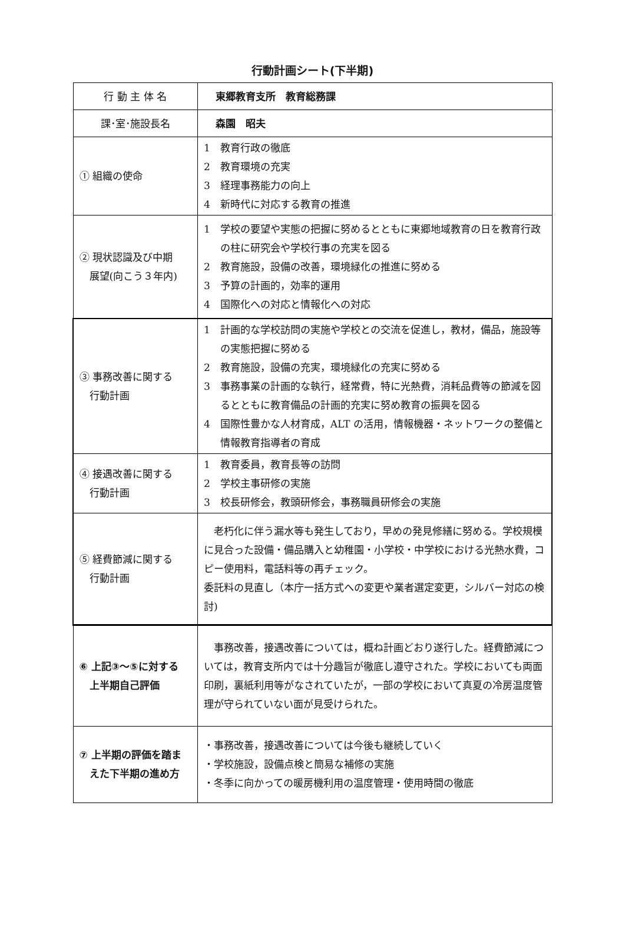行動計画シート(下半期)
| 行 動 主 体 名 | 東郷教育支所 教育総務課 |
| 課･室･施設長名 | 森園 昭夫 |
| ① 組織の使命 | 1 教育行政の徹底 2 教育環境の充実 3 経理事務能力の向上 4 新時代に対応する教育の推進 |
| ② 現状認識及び中期 展望(向こう３年内) | 1 学校の要望や実態の把握に努めるとともに東郷地域教育の日を教育行政の柱に研究会や学校行事の充実を図る 2 教育施設，設備の改善，環境緑化の推進に努める 3 予算の計画的，効率的運用 4 国際化への対応と情報化への対応 |
| ③ 事務改善に関する 行動計画 | 1 計画的な学校訪問の実施や学校との交流を促進し，教材，備品，施設等の実態把握に努める 2 教育施設，設備の充実，環境緑化の充実に努める 3 事務事業の計画的な執行，経常費，特に光熱費，消耗品費等の節減を図るとともに教育備品の計画的充実に努め教育の振興を図る 4 国際性豊かな人材育成，ALT の活用，情報機器・ネットワークの整備と情報教育指導者の育成 |
| ④ 接遇改善に関する 行動計画 | 1 教育委員，教育長等の訪問 2 学校主事研修の実施 3 校長研修会，教頭研修会，事務職員研修会の実施 |
| ⑤ 経費節減に関する 行動計画 | 老朽化に伴う漏水等も発生しており，早めの発見修繕に努める。学校規模に見合った設備・備品購入と幼稚園・小学校・中学校における光熱水費，コピー使用料，電話料等の再チェック。 委託料の見直し（本庁一括方式への変更や業者選定変更，シルバー対応の検討) |
| ⑥ 上記③～⑤に対する 上半期自己評価 | 事務改善，接遇改善については，概ね計画どおり遂行した。経費節減については，教育支所内では十分趣旨が徹底し遵守された。学校においても両面印刷，裏紙利用等がなされていたが，一部の学校において真夏の冷房温度管理が守られていない面が見受けられた。 |
| ⑦ 上半期の評価を踏ま えた下半期の進め方 | ・事務改善，接遇改善については今後も継続していく ・学校施設，設備点検と簡易な補修の実施 ・冬季に向かっての暖房機利用の温度管理・使用時間の徹底 |